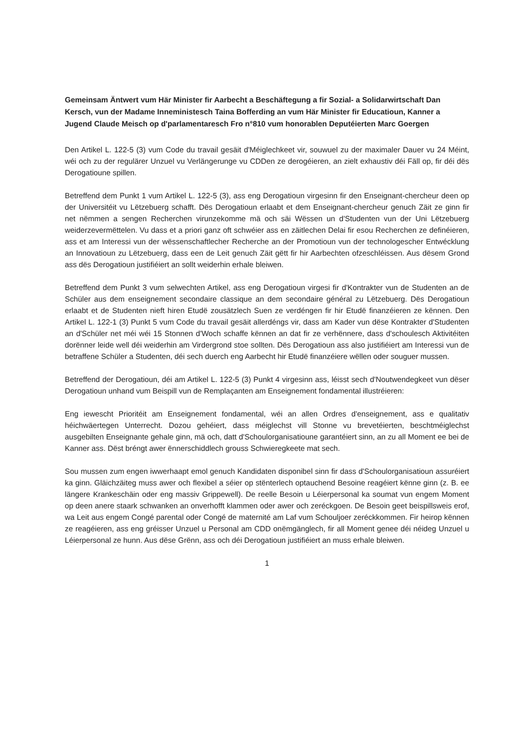Gemeinsam Äntwert vum Här Minister fir Aarbecht a Beschäftegung a fir Sozial- a Solidarwirtschaft Dan Kersch, vun der Madame Inneministesch Taina Bofferding an vum Här Minister fir Educatioun, Kanner a Jugend Claude Meisch op d'parlamentaresch Fro n°810 vum honorablen Deputéierten Marc Goergen
Den Artikel L. 122-5 (3) vum Code du travail gesäit d'Méiglechkeet vir, souwuel zu der maximaler Dauer vu 24 Méint, wéi och zu der regulärer Unzuel vu Verlängerunge vu CDDen ze derogéieren, an zielt exhaustiv déi Fäll op, fir déi dës Derogatioune spillen.
Betreffend dem Punkt 1 vum Artikel L. 122-5 (3), ass eng Derogatioun virgesinn fir den Enseignant-chercheur deen op der Universitéit vu Lëtzebuerg schafft. Dës Derogatioun erlaabt et dem Enseignant-chercheur genuch Zäit ze ginn fir net nëmmen a sengen Recherchen virunzekomme mä och säi Wëssen un d'Studenten vun der Uni Lëtzebuerg weiderzevermëttelen. Vu dass et a priori ganz oft schwéier ass en zäitlechen Delai fir esou Recherchen ze definéieren, ass et am Interessi vun der wëssenschaftlecher Recherche an der Promotioun vun der technologescher Entwécklung an Innovatioun zu Lëtzebuerg, dass een de Leit genuch Zäit gëtt fir hir Aarbechten ofzeschléissen. Aus dësem Grond ass dës Derogatioun justifiéiert an sollt weiderhin erhale bleiwen.
Betreffend dem Punkt 3 vum selwechten Artikel, ass eng Derogatioun virgesi fir d'Kontrakter vun de Studenten an de Schüler aus dem enseignement secondaire classique an dem secondaire général zu Lëtzebuerg. Dës Derogatioun erlaabt et de Studenten nieft hiren Etudë zousätzlech Suen ze verdéngen fir hir Etudë finanzéieren ze kënnen. Den Artikel L. 122-1 (3) Punkt 5 vum Code du travail gesäit allerdéngs vir, dass am Kader vun dëse Kontrakter d'Studenten an d'Schüler net méi wéi 15 Stonnen d'Woch schaffe kënnen an dat fir ze verhënnere, dass d'schoulesch Aktivitéiten dorënner leide well déi weiderhin am Virdergrond stoe sollten. Dës Derogatioun ass also justifiéiert am Interessi vun de betraffene Schüler a Studenten, déi sech duerch eng Aarbecht hir Etudë finanzéiere wëllen oder souguer mussen.
Betreffend der Derogatioun, déi am Artikel L. 122-5 (3) Punkt 4 virgesinn ass, léisst sech d'Noutwendegkeet vun dëser Derogatioun unhand vum Beispill vun de Remplaçanten am Enseignement fondamental illustréieren:
Eng iewescht Prioritéit am Enseignement fondamental, wéi an allen Ordres d'enseignement, ass e qualitativ héichwäertegen Unterrecht. Dozou gehéiert, dass méiglechst vill Stonne vu brevetéierten, beschtméiglechst ausgebilten Enseignante gehale ginn, mä och, datt d'Schoulorganisatioune garantéiert sinn, an zu all Moment ee bei de Kanner ass. Dëst bréngt awer ënnerschiddlech grouss Schwieregkeete mat sech.
Sou mussen zum engen iwwerhaapt emol genuch Kandidaten disponibel sinn fir dass d'Schoulorganisatioun assuréiert ka ginn. Gläichzäiteg muss awer och flexibel a séier op stënterlech optauchend Besoine reagéiert kënne ginn (z. B. ee längere Krankeschäin oder eng massiv Grippewell). De reelle Besoin u Léierpersonal ka soumat vun engem Moment op deen anere staark schwanken an onverhofft klammen oder awer och zeréckgoen. De Besoin geet beispillsweis erof, wa Leit aus engem Congé parental oder Congé de maternité am Laf vum Schouljoer zeréckkommen. Fir heirop kënnen ze reagéieren, ass eng gréisser Unzuel u Personal am CDD onëmgänglech, fir all Moment genee déi néideg Unzuel u Léierpersonal ze hunn. Aus dëse Grënn, ass och déi Derogatioun justifiéiert an muss erhale bleiwen.
1